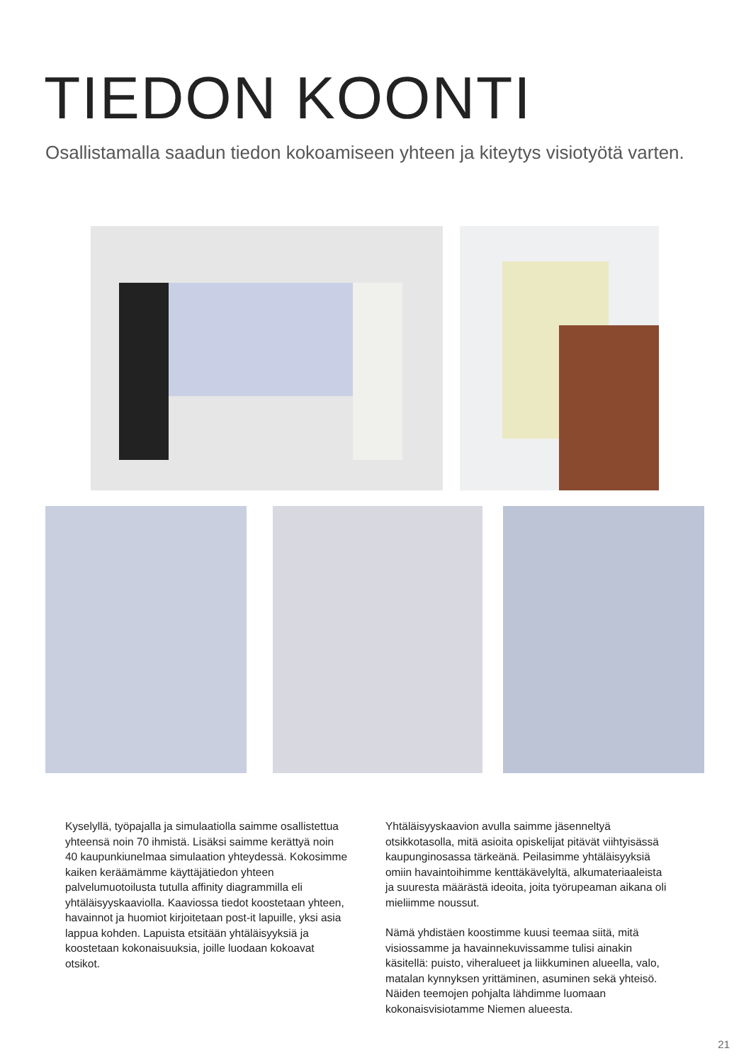TIEDON KOONTI
Osallistamalla saadun tiedon kokoamiseen yhteen ja kiteytys visiotyötä varten.
Kyselyllä, työpajalla ja simulaatiolla saimme osallistettua yhteensä noin 70 ihmistä. Lisäksi saimme kerättyä noin 40 kaupunkiunelmaa simulaation yhteydessä. Kokosimme kaiken keräämämme käyttäjätiedon yhteen palvelumuotoilusta tutulla affinity diagrammilla eli yhtäläisyyskaaviolla. Kaaviossa tiedot koostetaan yhteen, havainnot ja huomiot kirjoitetaan post-it lapuille, yksi asia lappua kohden. Lapuista etsitään yhtäläisyyksiä ja koostetaan kokonaisuuksia, joille luodaan kokoavat otsikot.
Yhtäläisyyskaavion avulla saimme jäsenneltyä otsikkotasolla, mitä asioita opiskelijat pitävät viihtyisässä kaupunginosassa tärkeänä. Peilasimme yhtäläisyyksiä omiin havaintoihimme kenttäkävelyltä, alkumateriaaleista ja suuresta määrästä ideoita, joita työrupeaman aikana oli mieliimme noussut.
Nämä yhdistäen koostimme kuusi teemaa siitä, mitä visiossamme ja havainnekuvissamme tulisi ainakin käsitellä: puisto, viheralueet ja liikkuminen alueella, valo, matalan kynnyksen yrittäminen, asuminen sekä yhteisö. Näiden teemojen pohjalta lähdimme luomaan kokonaisvisiotamme Niemen alueesta.
21